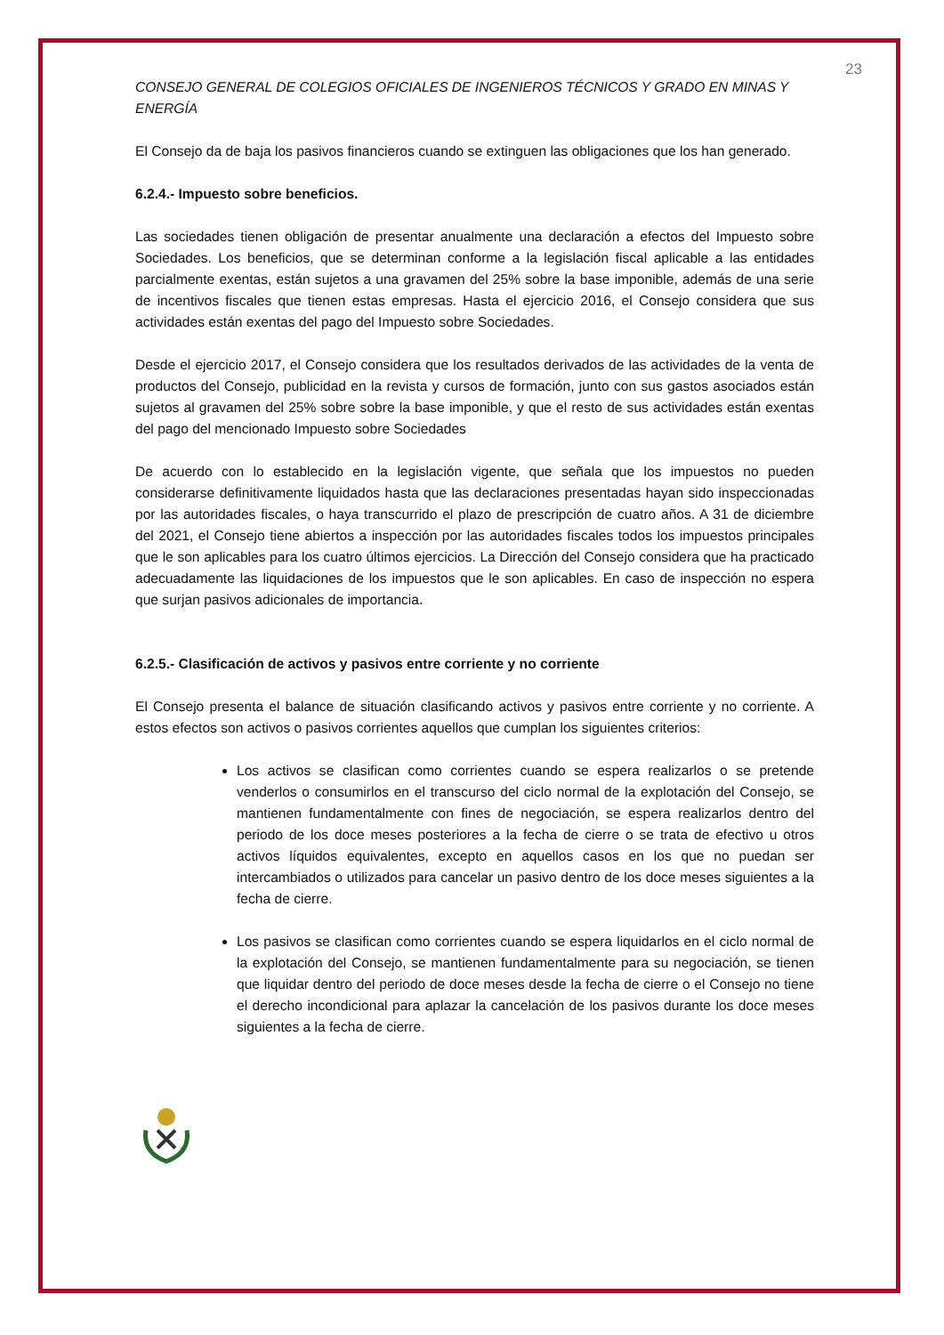23
CONSEJO GENERAL DE COLEGIOS OFICIALES DE INGENIEROS TÉCNICOS Y GRADO EN MINAS Y ENERGÍA
El Consejo da de baja los pasivos financieros cuando se extinguen las obligaciones que los han generado.
6.2.4.- Impuesto sobre beneficios.
Las sociedades tienen obligación de presentar anualmente una declaración a efectos del Impuesto sobre Sociedades. Los beneficios, que se determinan conforme a la legislación fiscal aplicable a las entidades parcialmente exentas, están sujetos a una gravamen del 25% sobre la base imponible, además de una serie de incentivos fiscales que tienen estas empresas. Hasta el ejercicio 2016, el Consejo considera que sus actividades están exentas del pago del Impuesto sobre Sociedades.
Desde el ejercicio 2017, el Consejo considera que los resultados derivados de las actividades de la venta de productos del Consejo, publicidad en la revista y cursos de formación, junto con sus gastos asociados están sujetos al gravamen del 25% sobre sobre la base imponible, y que el resto de sus actividades están exentas del pago del mencionado Impuesto sobre Sociedades
De acuerdo con lo establecido en la legislación vigente, que señala que los impuestos no pueden considerarse definitivamente liquidados hasta que las declaraciones presentadas hayan sido inspeccionadas por las autoridades fiscales, o haya transcurrido el plazo de prescripción de cuatro años. A 31 de diciembre del 2021, el Consejo tiene abiertos a inspección por las autoridades fiscales todos los impuestos principales que le son aplicables para los cuatro últimos ejercicios. La Dirección del Consejo considera que ha practicado adecuadamente las liquidaciones de los impuestos que le son aplicables. En caso de inspección no espera que surjan pasivos adicionales de importancia.
6.2.5.- Clasificación de activos y pasivos entre corriente y no corriente
El Consejo presenta el balance de situación clasificando activos y pasivos entre corriente y no corriente. A estos efectos son activos o pasivos corrientes aquellos que cumplan los siguientes criterios:
Los activos se clasifican como corrientes cuando se espera realizarlos o se pretende venderlos o consumirlos en el transcurso del ciclo normal de la explotación del Consejo, se mantienen fundamentalmente con fines de negociación, se espera realizarlos dentro del periodo de los doce meses posteriores a la fecha de cierre o se trata de efectivo u otros activos líquidos equivalentes, excepto en aquellos casos en los que no puedan ser intercambiados o utilizados para cancelar un pasivo dentro de los doce meses siguientes a la fecha de cierre.
Los pasivos se clasifican como corrientes cuando se espera liquidarlos en el ciclo normal de la explotación del Consejo, se mantienen fundamentalmente para su negociación, se tienen que liquidar dentro del periodo de doce meses desde la fecha de cierre o el Consejo no tiene el derecho incondicional para aplazar la cancelación de los pasivos durante los doce meses siguientes a la fecha de cierre.